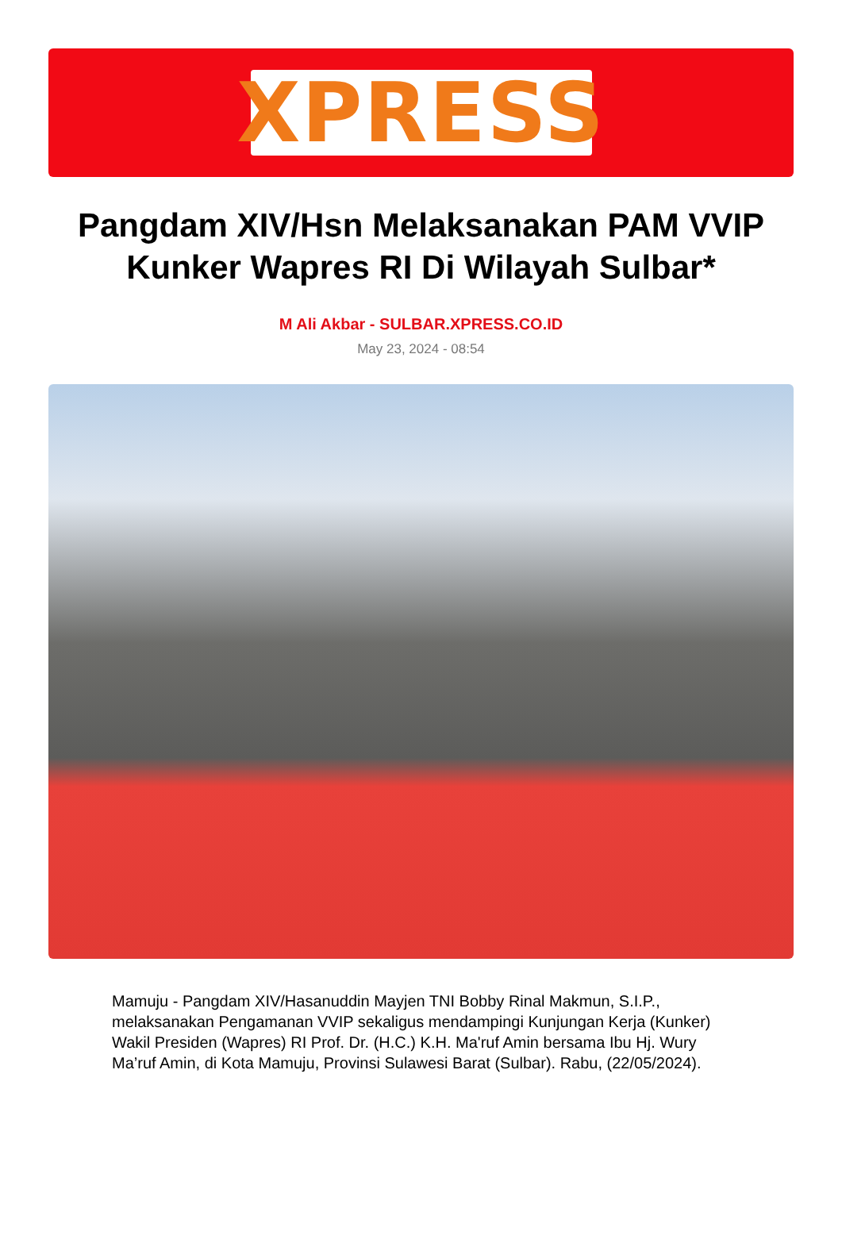XPRESS
Pangdam XIV/Hsn Melaksanakan PAM VVIP Kunker Wapres RI Di Wilayah Sulbar*
M Ali Akbar - SULBAR.XPRESS.CO.ID
May 23, 2024 - 08:54
Mamuju - Pangdam XIV/Hasanuddin Mayjen TNI Bobby Rinal Makmun, S.I.P., melaksanakan Pengamanan VVIP sekaligus mendampingi Kunjungan Kerja (Kunker) Wakil Presiden (Wapres) RI Prof. Dr. (H.C.) K.H. Ma'ruf Amin bersama Ibu Hj. Wury Ma’ruf Amin, di Kota Mamuju, Provinsi Sulawesi Barat (Sulbar). Rabu, (22/05/2024).